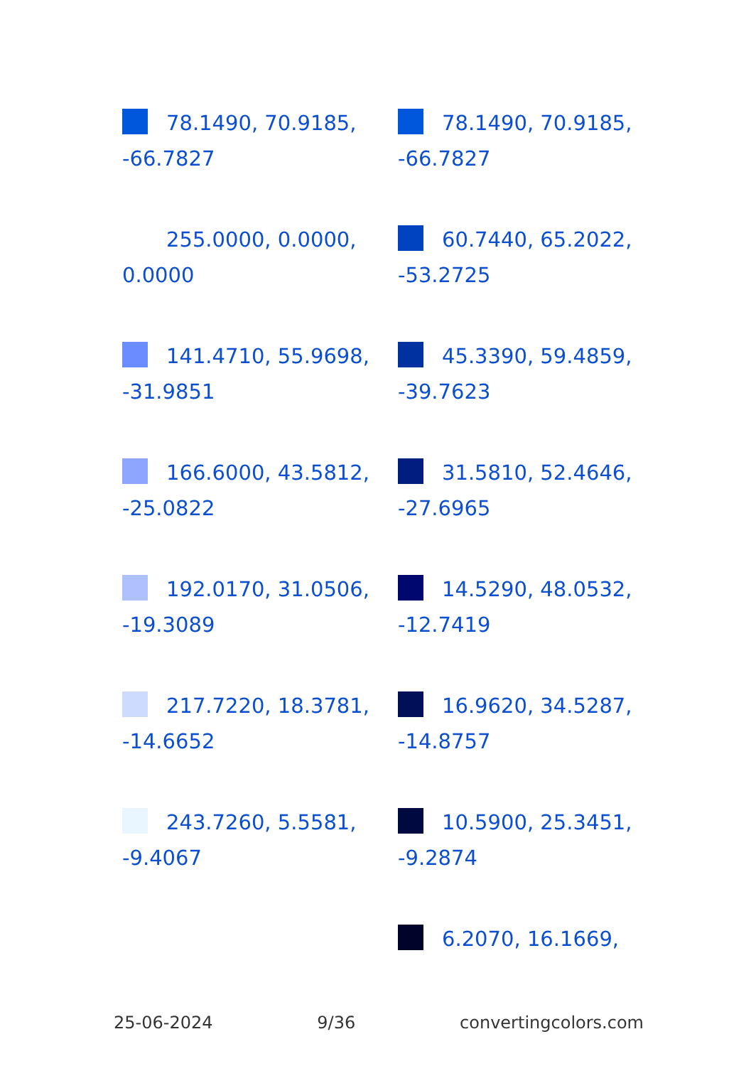78.1490, 70.9185, -66.7827
78.1490, 70.9185, -66.7827
255.0000, 0.0000, 0.0000
60.7440, 65.2022, -53.2725
141.4710, 55.9698, -31.9851
45.3390, 59.4859, -39.7623
166.6000, 43.5812, -25.0822
31.5810, 52.4646, -27.6965
192.0170, 31.0506, -19.3089
14.5290, 48.0532, -12.7419
217.7220, 18.3781, -14.6652
16.9620, 34.5287, -14.8757
243.7260, 5.5581, -9.4067
10.5900, 25.3451, -9.2874
6.2070, 16.1669,
25-06-2024 9/36 convertingcolors.com